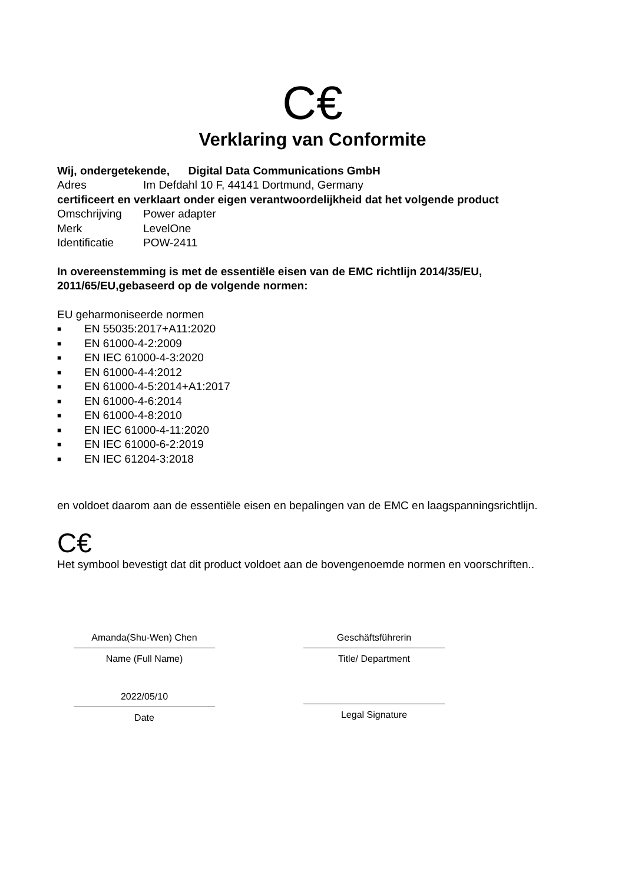C€
Verklaring van Conformite
Wij, ondergetekende, Digital Data Communications GmbH
Adres Im Defdahl 10 F, 44141 Dortmund, Germany
certificeert en verklaart onder eigen verantwoordelijkheid dat het volgende product
Omschrijving Power adapter
Merk LevelOne
Identificatie POW-2411
In overeenstemming is met de essentiële eisen van de EMC richtlijn 2014/35/EU, 2011/65/EU,gebaseerd op de volgende normen:
EU geharmoniseerde normen
■ EN 55035:2017+A11:2020
■ EN 61000-4-2:2009
■ EN IEC 61000-4-3:2020
■ EN 61000-4-4:2012
■ EN 61000-4-5:2014+A1:2017
■ EN 61000-4-6:2014
■ EN 61000-4-8:2010
■ EN IEC 61000-4-11:2020
■ EN IEC 61000-6-2:2019
■ EN IEC 61204-3:2018
en voldoet daarom aan de essentiële eisen en bepalingen van de EMC en laagspanningsrichtlijn.
C€
Het symbool bevestigt dat dit product voldoet aan de bovengenoemde normen en voorschriften..
Amanda(Shu-Wen) Chen
Name (Full Name)
2022/05/10
Date
Geschäftsführerin
Title/ Department
Legal Signature